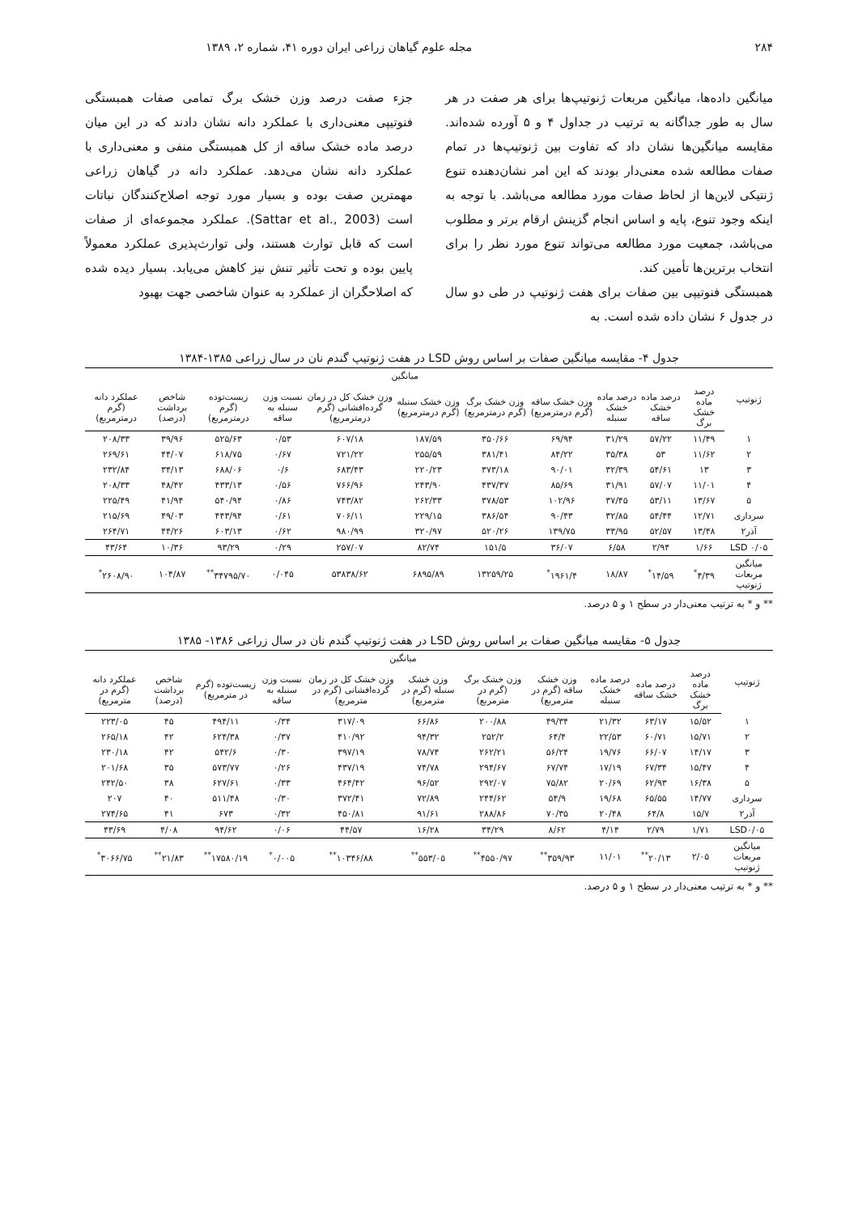۲۸۴ مجله علوم گیاهان زراعی ایران دوره ۴۱، شماره ۲، ۱۳۸۹
میانگین داده‌ها، میانگین مربعات ژنوتیپ‌ها برای هر صفت در هر سال به طور جداگانه به ترتیب در جداول ۴ و ۵ آورده شده‌اند. مقایسه میانگین‌ها نشان داد که تفاوت بین ژنوتیپ‌ها در تمام صفات مطالعه شده معنی‌دار بودند که این امر نشان‌دهنده تنوع ژنتیکی لاین‌ها از لحاظ صفات مورد مطالعه می‌باشد. با توجه به اینکه وجود تنوع، پایه و اساس انجام گزینش ارقام برتر و مطلوب می‌باشد، جمعیت مورد مطالعه می‌تواند تنوع مورد نظر را برای انتخاب برترین‌ها تأمین کند.
همبستگی فنوتیپی بین صفات برای هفت ژنوتیپ در طی دو سال در جدول ۶ نشان داده شده است. به
جزء صفت درصد وزن خشک برگ تمامی صفات همبستگی فنوتیپی معنی‌داری با عملکرد دانه نشان دادند که در این میان درصد ماده خشک ساقه از کل همبستگی منفی و معنی‌داری با عملکرد دانه نشان می‌دهد. عملکرد دانه در گیاهان زراعی مهمترین صفت بوده و بسیار مورد توجه اصلاح‌کنندگان نباتات است (Sattar et al., 2003). عملکرد مجموعه‌ای از صفات است که قابل توارث هستند، ولی توارث‌پذیری عملکرد معمولاً پایین بوده و تحت تأثیر تنش نیز کاهش می‌یابد. بسیار دیده شده که اصلاحگران از عملکرد به عنوان شاخصی جهت بهبود
جدول ۴- مقایسه میانگین صفات بر اساس روش LSD در هفت ژنوتیپ گندم نان در سال زراعی ۱۳۸۵-۱۳۸۴
| ژنوتیپ | میانگین | | | | | | | | | | |
| --- | --- | --- | --- | --- | --- | --- | --- | --- | --- | --- | --- |
| | درصد ماده خشک برگ | درصد ماده خشک ساقه | درصد ماده خشک سنبله | وزن خشک ساقه (گرم درمترمربع) | وزن خشک برگ (گرم درمترمربع) | وزن خشک سنبله (گرم درمترمربع) | وزن خشک کل در زمان گرده‌افشانی (گرم درمترمربع) | نسبت وزن سنبله به ساقه | زیست‌توده (گرم درمترمربع) | شاخص برداشت (درصد) | عملکرد دانه (گرم درمترمربع) |
| ۱ | ۱۱/۴۹ | ۵۷/۲۲ | ۳۱/۲۹ | ۶۹/۹۴ | ۳۵۰/۶۶ | ۱۸۷/۵۹ | ۶۰۷/۱۸ | ۰/۵۳ | ۵۲۵/۶۳ | ۳۹/۹۶ | ۲۰۸/۳۳ |
| ۲ | ۱۱/۶۲ | ۵۳ | ۳۵/۳۸ | ۸۴/۲۲ | ۳۸۱/۴۱ | ۲۵۵/۵۹ | ۷۲۱/۲۲ | ۰/۶۷ | ۶۱۸/۷۵ | ۴۴/۰۷ | ۲۶۹/۶۱ |
| ۳ | ۱۳ | ۵۴/۶۱ | ۳۲/۳۹ | ۹۰/۰۱ | ۳۷۳/۱۸ | ۲۲۰/۲۳ | ۶۸۳/۴۳ | ۰/۶ | ۶۸۸/۰۶ | ۳۴/۱۳ | ۲۳۲/۸۴ |
| ۴ | ۱۱/۰۱ | ۵۷/۰۷ | ۳۱/۹۱ | ۸۵/۶۹ | ۴۳۷/۳۷ | ۲۴۳/۹۰ | ۷۶۶/۹۶ | ۰/۵۶ | ۴۳۳/۱۳ | ۴۸/۴۲ | ۲۰۸/۳۳ |
| ۵ | ۱۳/۶۷ | ۵۳/۱۱ | ۳۷/۴۵ | ۱۰۲/۹۶ | ۳۷۸/۵۳ | ۲۶۲/۳۳ | ۷۴۳/۸۲ | ۰/۸۶ | ۵۴۰/۹۴ | ۴۱/۹۴ | ۲۲۵/۴۹ |
| سرداری | ۱۲/۷۱ | ۵۴/۴۴ | ۳۲/۸۵ | ۹۰/۴۳ | ۳۸۶/۵۴ | ۲۲۹/۱۵ | ۷۰۶/۱۱ | ۰/۶۱ | ۴۴۳/۹۴ | ۴۹/۰۳ | ۲۱۵/۶۹ |
| آذر۲ | ۱۳/۴۸ | ۵۲/۵۷ | ۳۳/۹۵ | ۱۳۹/۷۵ | ۵۲۰/۲۶ | ۳۲۰/۹۷ | ۹۸۰/۹۹ | ۰/۶۲ | ۶۰۳/۱۳ | ۴۴/۲۶ | ۲۶۴/۷۱ |
| LSD ۰/۰۵ | ۱/۶۶ | ۲/۹۴ | ۶/۵۸ | ۳۶/۰۷ | ۱۵۱/۵ | ۸۲/۷۴ | ۲۵۷/۰۷ | ۰/۲۹ | ۹۳/۲۹ | ۱۰/۳۶ | ۴۳/۶۴ |
| میانگین مربعات ژنوتیپ | ۴/۳۹<sup>*</sup> | ۱۴/۵۹<sup>*</sup> | ۱۸/۸۷ | ۱۹۶۱/۴<sup>*</sup> | ۱۳۲۵۹/۲۵ | ۶۸۹۵/۸۹ | ۵۳۸۳۸/۶۲ | ۰/۰۴۵ | ۳۴۷۹۵/۷۰<sup>**</sup> | ۱۰۴/۸۷ | ۲۶۰۸/۹۰<sup>*</sup> |
** و * به ترتیب معنی‌دار در سطح ۱ و ۵ درصد.
جدول ۵- مقایسه میانگین صفات بر اساس روش LSD در هفت ژنوتیپ گندم نان در سال زراعی ۱۳۸۶- ۱۳۸۵
| ژنوتیپ | میانگین | | | | | | | | | | |
| --- | --- | --- | --- | --- | --- | --- | --- | --- | --- | --- | --- |
| | درصد ماده خشک برگ | درصد ماده خشک ساقه | درصد ماده خشک سنبله | وزن خشک ساقه (گرم در مترمربع) | وزن خشک برگ (گرم در مترمربع) | وزن خشک سنبله (گرم در مترمربع) | وزن خشک کل در زمان گرده‌افشانی (گرم در مترمربع) | نسبت وزن سنبله به ساقه | زیست‌توده (گرم در مترمربع) | شاخص برداشت (درصد) | عملکرد دانه (گرم در مترمربع) |
| ۱ | ۱۵/۵۲ | ۶۳/۱۷ | ۲۱/۳۲ | ۴۹/۳۴ | ۲۰۰/۸۸ | ۶۶/۸۶ | ۳۱۷/۰۹ | ۰/۳۴ | ۴۹۴/۱۱ | ۴۵ | ۲۲۳/۰۵ |
| ۲ | ۱۵/۷۱ | ۶۰/۷۱ | ۲۲/۵۳ | ۶۴/۴ | ۲۵۲/۲ | ۹۴/۳۲ | ۴۱۰/۹۲ | ۰/۳۷ | ۶۲۴/۳۸ | ۴۲ | ۲۶۵/۱۸ |
| ۳ | ۱۴/۱۷ | ۶۶/۰۷ | ۱۹/۷۶ | ۵۶/۲۴ | ۲۶۲/۲۱ | ۷۸/۷۴ | ۳۹۷/۱۹ | ۰/۳۰ | ۵۴۲/۶ | ۴۲ | ۲۳۰/۱۸ |
| ۴ | ۱۵/۴۷ | ۶۷/۳۴ | ۱۷/۱۹ | ۶۷/۷۴ | ۲۹۴/۶۷ | ۷۴/۷۸ | ۴۳۷/۱۹ | ۰/۲۶ | ۵۷۳/۷۷ | ۳۵ | ۲۰۱/۶۸ |
| ۵ | ۱۶/۳۸ | ۶۲/۹۳ | ۲۰/۶۹ | ۷۵/۸۲ | ۲۹۲/۰۷ | ۹۶/۵۲ | ۴۶۴/۴۲ | ۰/۳۳ | ۶۲۷/۶۱ | ۳۸ | ۲۴۲/۵۰ |
| سرداری | ۱۴/۷۷ | ۶۵/۵۵ | ۱۹/۶۸ | ۵۴/۹ | ۲۴۴/۶۲ | ۷۲/۸۹ | ۳۷۲/۴۱ | ۰/۳۰ | ۵۱۱/۴۸ | ۴۰ | ۲۰۷ |
| آذر۲ | ۱۵/۷ | ۶۴/۸ | ۲۰/۴۸ | ۷۰/۳۵ | ۲۸۸/۸۶ | ۹۱/۶۱ | ۴۵۰/۸۱ | ۰/۳۲ | ۶۷۳ | ۴۱ | ۲۷۴/۶۵ |
| LSD۰/۰۵ | ۱/۷۱ | ۲/۷۹ | ۴/۱۴ | ۸/۶۲ | ۳۴/۲۹ | ۱۶/۲۸ | ۴۴/۵۷ | ۰/۰۶ | ۹۴/۶۲ | ۴/۰۸ | ۴۳/۶۹ |
| میانگین مربعات ژنوتیپ | ۲/۰۵ | ۲۰/۱۳<sup>**</sup> | ۱۱/۰۱ | ۳۵۹/۹۳<sup>**</sup> | ۴۵۵۰/۹۷<sup>**</sup> | ۵۵۳/۰۵<sup>**</sup> | ۱۰۳۴۶/۸۸<sup>**</sup> | ۰/۰۰۵<sup>*</sup> | ۱۷۵۸۰/۱۹<sup>**</sup> | ۲۱/۸۳<sup>**</sup> | ۳۰۶۶/۷۵<sup>*</sup> |
** و * به ترتیب معنی‌دار در سطح ۱ و ۵ درصد.